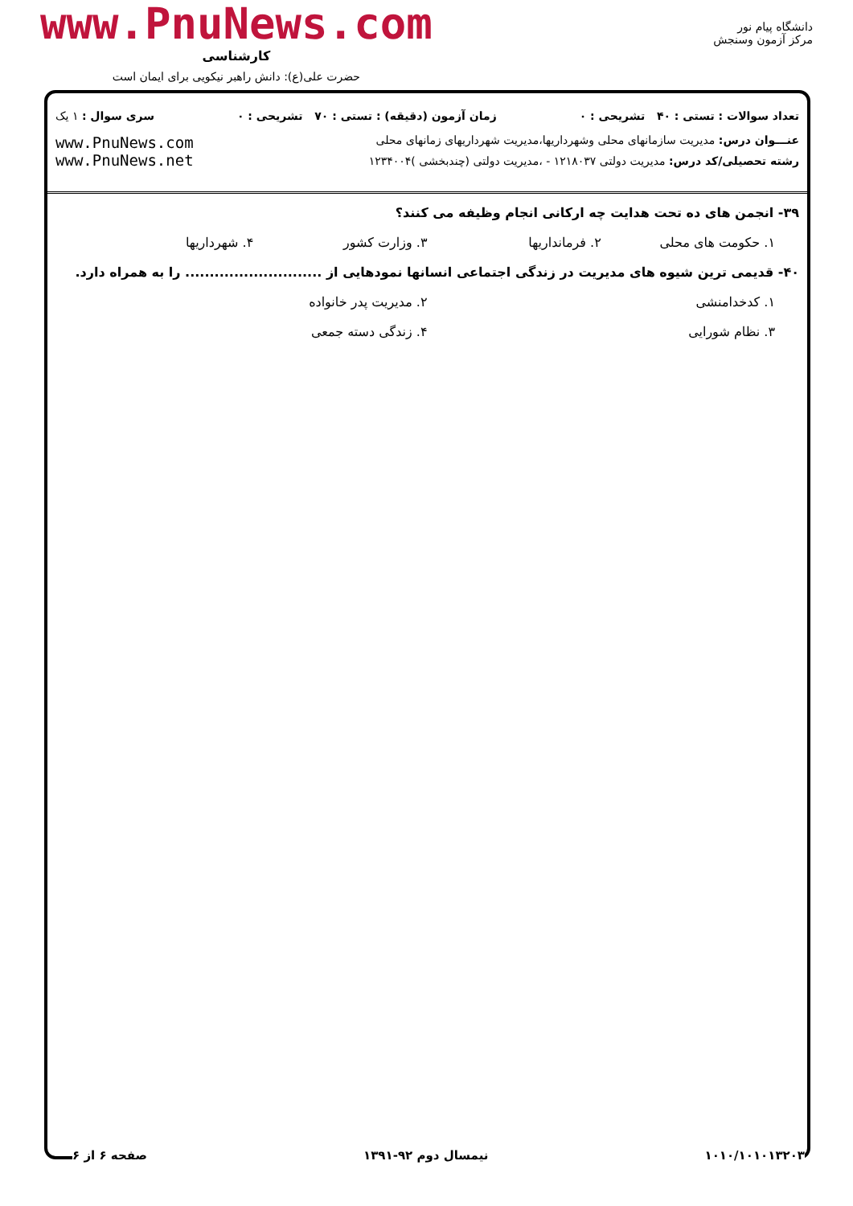www.PnuNews.com
کارشناسی
حضرت علی(ع): دانش راهبر نیکویی برای ایمان است
دانشگاه پیام نور
مرکز آزمون وسنجش
تعداد سوالات : تستی : ۴۰ تشریحی : ۰ زمان آزمون (دقیقه) : تستی : ۷۰ تشریحی : ۰ سری سوال : ۱ یک
عنـــوان درس: مدیریت سازمانهای محلی وشهرداریها،مدیریت شهرداریهای زمانهای محلی
رشته تحصیلی/کد درس: مدیریت دولتی ۱۲۱۸۰۳۷ - ،مدیریت دولتی (چندبخشی )۱۲۳۴۰۰۴
www.PnuNews.com
www.PnuNews.net
۳۹- انجمن های ده تحت هدایت چه ارکانی انجام وظیفه می کنند؟
۱. حکومت های محلی ۲. فرمانداریها ۳. وزارت کشور ۴. شهرداریها
۴۰- قدیمی ترین شیوه های مدیریت در زندگی اجتماعی انسانها نمودهایی از ............................ را به همراه دارد.
۱. کدخدامنشی ۲. مدیریت پدر خانواده
۳. نظام شورایی ۴. زندگی دسته جمعی
۱۰۱۰/۱۰۱۰۱۳۲۰۳ نیمسال دوم ۹۲-۱۳۹۱ صفحه ۶ از ۶